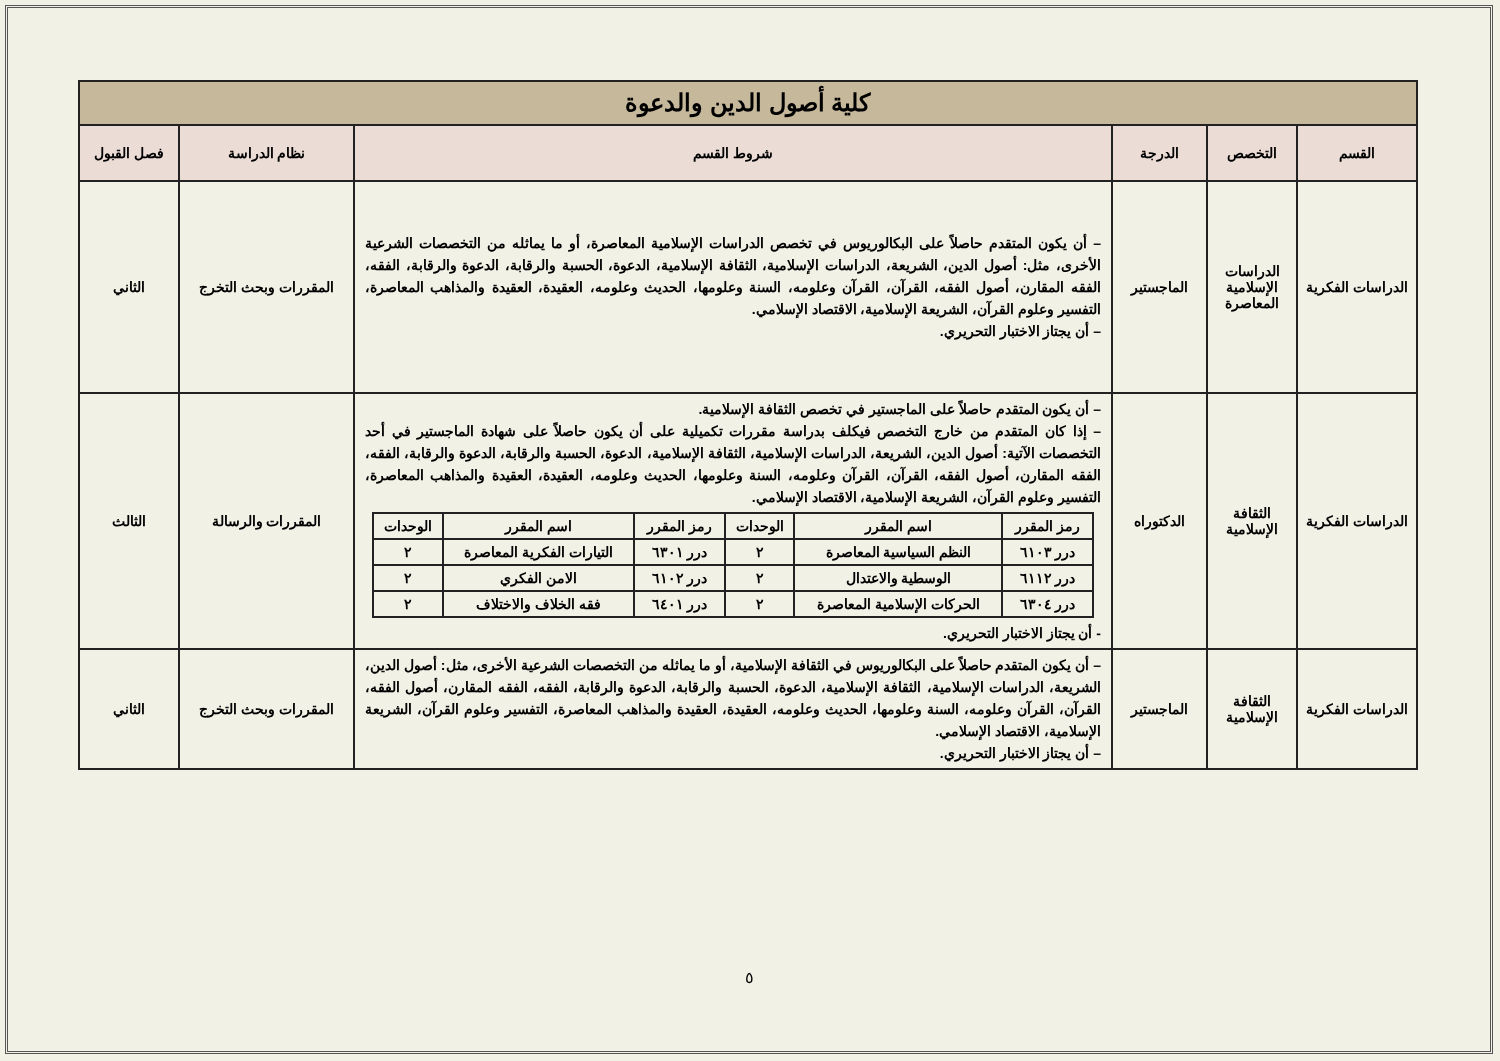| كلية أصول الدين والدعوة | | | | | |
| القسم | التخصص | الدرجة | شروط القسم | نظام الدراسة | فصل القبول |
| الدراسات الفكرية | الدراسات الإسلامية المعاصرة | الماجستير | – أن يكون المتقدم حاصلاً على البكالوريوس في تخصص الدراسات الإسلامية المعاصرة، أو ما يماثله من التخصصات الشرعية الأخرى، مثل: أصول الدين، الشريعة، الدراسات الإسلامية، الثقافة الإسلامية، الدعوة، الحسبة والرقابة، الدعوة والرقابة، الفقه، الفقه المقارن، أصول الفقه، القرآن، القرآن وعلومه، السنة وعلومها، الحديث وعلومه، العقيدة، العقيدة والمذاهب المعاصرة، التفسير وعلوم القرآن، الشريعة الإسلامية، الاقتصاد الإسلامي. – أن يجتاز الاختبار التحريري. | المقررات وبحث التخرج | الثاني |
| الدراسات الفكرية | الثقافة الإسلامية | الدكتوراه | – أن يكون المتقدم حاصلاً على الماجستير في تخصص الثقافة الإسلامية. – إذا كان المتقدم من خارج التخصص فيكلف بدراسة مقررات تكميلية على أن يكون حاصلاً على شهادة الماجستير في أحد التخصصات الآتية: أصول الدين، الشريعة، الدراسات الإسلامية، الثقافة الإسلامية، الدعوة، الحسبة والرقابة، الدعوة والرقابة، الفقه، الفقه المقارن، أصول الفقه، القرآن، القرآن وعلومه، السنة وعلومها، الحديث وعلومه، العقيدة، العقيدة والمذاهب المعاصرة، التفسير وعلوم القرآن، الشريعة الإسلامية، الاقتصاد الإسلامي. / رمز المقرر / اسم المقرر / الوحدات / رمز المقرر / اسم المقرر / الوحدات / / --- / --- / --- / --- / --- / --- / / درر ٦١٠٣ / النظم السياسية المعاصرة / ٢ / درر ٦٣٠١ / التيارات الفكرية المعاصرة / ٢ / / درر ٦١١٢ / الوسطية والاعتدال / ٢ / درر ٦١٠٢ / الامن الفكري / ٢ / / درر ٦٣٠٤ / الحركات الإسلامية المعاصرة / ٢ / درر ٦٤٠١ / فقه الخلاف والاختلاف / ٢ / - أن يجتاز الاختبار التحريري. | المقررات والرسالة | الثالث |
| الدراسات الفكرية | الثقافة الإسلامية | الماجستير | – أن يكون المتقدم حاصلاً على البكالوريوس في الثقافة الإسلامية، أو ما يماثله من التخصصات الشرعية الأخرى، مثل: أصول الدين، الشريعة، الدراسات الإسلامية، الثقافة الإسلامية، الدعوة، الحسبة والرقابة، الدعوة والرقابة، الفقه، الفقه المقارن، أصول الفقه، القرآن، القرآن وعلومه، السنة وعلومها، الحديث وعلومه، العقيدة، العقيدة والمذاهب المعاصرة، التفسير وعلوم القرآن، الشريعة الإسلامية، الاقتصاد الإسلامي. – أن يجتاز الاختبار التحريري. | المقررات وبحث التخرج | الثاني |
٥